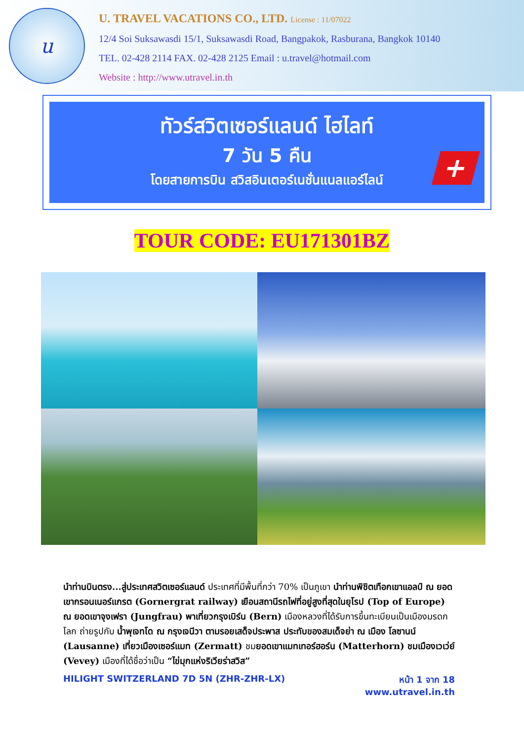u
U. TRAVEL VACATIONS CO., LTD. License : 11/07022
12/4 Soi Suksawasdi 15/1, Suksawasdi Road, Bangpakok, Rasburana, Bangkok 10140
TEL. 02-428 2114 FAX. 02-428 2125 Email : u.travel@hotmail.com
Website : http://www.utravel.in.th
ทัวร์สวิตเซอร์แลนด์ ไฮไลท์
7 วัน 5 คืน
โดยสายการบิน สวิสอินเตอร์เนชั่นแนลแอร์ไลน์
+
TOUR CODE: EU171301BZ
นำท่านบินตรง...สู่ประเทศสวิตเซอร์แลนด์ ประเทศที่มีพื้นที่กว่า 70% เป็นภูเขา นำท่านพิชิตเทือกเขาแอลป์ ณ ยอดเขากรอนเนอร์แกรต (Gornergrat railway) เยือนสถานีรถไฟที่อยู่สูงที่สุดในยุโรป (Top of Europe) ณ ยอดเขาจุงเฟรา (Jungfrau) พาเที่ยวกรุงเบิร์น (Bern) เมืองหลวงที่ได้รับการขึ้นทะเบียนเป็นเมืองมรดกโลก ถ่ายรูปกับ น้ำพุเจทโด ณ กรุงเจนีวา ตามรอยเสด็จประพาส ประทับของสมเด็จย่า ณ เมือง โลซานน์ (Lausanne) เที่ยวเมืองเซอร์แมท (Zermatt) ชมยอดเขาแมทเทอร์ฮอร์น (Matterhorn) ชมเมืองเวเว่ย์ (Vevey) เมืองที่ได้ชื่อว่าเป็น “ไข่มุกแห่งริเวียร่าสวิส”
HILIGHT SWITZERLAND 7D 5N (ZHR-ZHR-LX)
หน้า 1 จาก 18
www.utravel.in.th